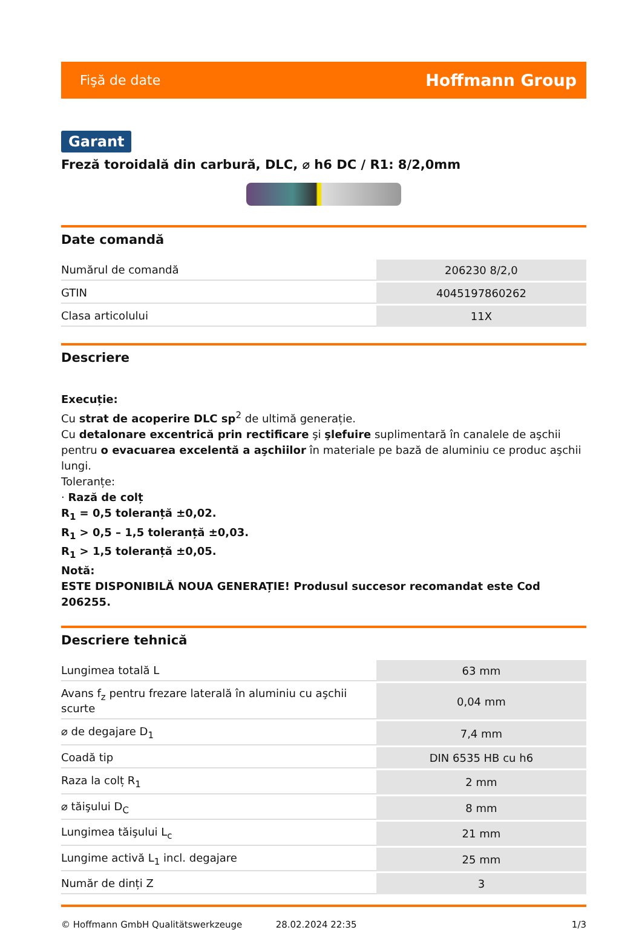Fişă de date Hoffmann Group
Garant
Freză toroidală din carbură, DLC, ⌀ h6 DC / R1: 8/2,0mm
Date comandă
| Numărul de comandă | 206230 8/2,0 |
| GTIN | 4045197860262 |
| Clasa articolului | 11X |
Descriere
Execuție:
Cu strat de acoperire DLC sp<sup>2</sup> de ultimă generație.
Cu detalonare excentrică prin rectificare şi şlefuire suplimentară în canalele de aşchii pentru o evacuarea excelentă a aşchiilor în materiale pe bază de aluminiu ce produc aşchii lungi.
Toleranțe:
· Rază de colț
R<sub>1</sub> = 0,5 toleranță ±0,02.
R<sub>1</sub> > 0,5 – 1,5 toleranță ±0,03.
R<sub>1</sub> > 1,5 toleranță ±0,05.
Notă:
ESTE DISPONIBILĂ NOUA GENERAȚIE! Produsul succesor recomandat este Cod 206255.
Descriere tehnică
| Lungimea totală L | 63 mm |
| Avans f<sub>z</sub> pentru frezare laterală în aluminiu cu aşchii scurte | 0,04 mm |
| ⌀ de degajare D<sub>1</sub> | 7,4 mm |
| Coadă tip | DIN 6535 HB cu h6 |
| Raza la colț R<sub>1</sub> | 2 mm |
| ⌀ tăişului D<sub>C</sub> | 8 mm |
| Lungimea tăişului L<sub>c</sub> | 21 mm |
| Lungime activă L<sub>1</sub> incl. degajare | 25 mm |
| Număr de dinți Z | 3 |
© Hoffmann GmbH Qualitätswerkzeuge 28.02.2024 22:35 1/3